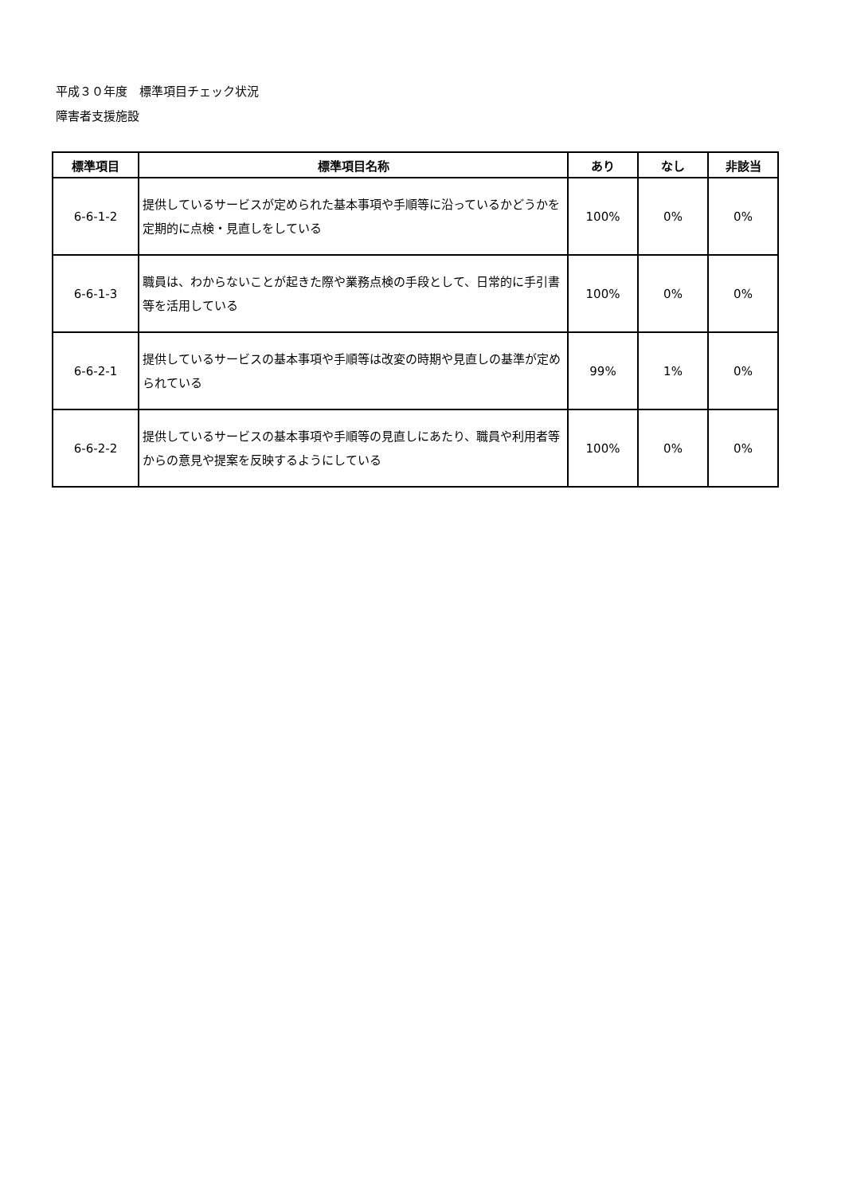平成３０年度　標準項目チェック状況
障害者支援施設
| 標準項目 | 標準項目名称 | あり | なし | 非該当 |
| --- | --- | --- | --- | --- |
| 6-6-1-2 | 提供しているサービスが定められた基本事項や手順等に沿っているかどうかを定期的に点検・見直しをしている | 100% | 0% | 0% |
| 6-6-1-3 | 職員は、わからないことが起きた際や業務点検の手段として、日常的に手引書等を活用している | 100% | 0% | 0% |
| 6-6-2-1 | 提供しているサービスの基本事項や手順等は改変の時期や見直しの基準が定められている | 99% | 1% | 0% |
| 6-6-2-2 | 提供しているサービスの基本事項や手順等の見直しにあたり、職員や利用者等からの意見や提案を反映するようにしている | 100% | 0% | 0% |